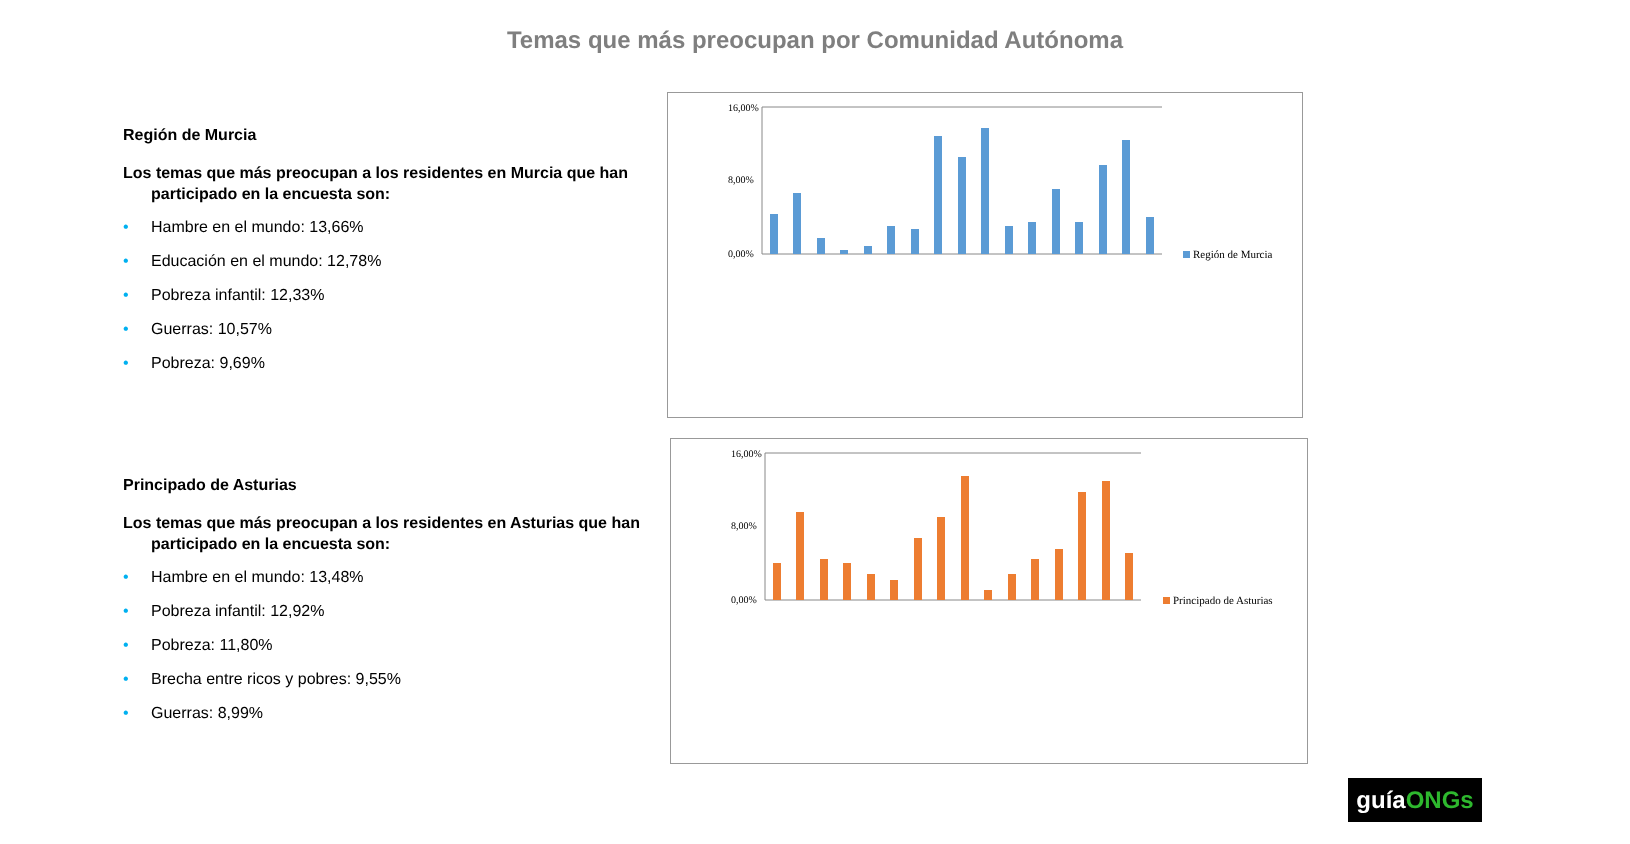Temas que más preocupan por Comunidad Autónoma
Región de Murcia
Los temas que más preocupan a los residentes en Murcia que han participado en la encuesta son:
• Hambre en el mundo: 13,66%
• Educación en el mundo: 12,78%
• Pobreza infantil: 12,33%
• Guerras: 10,57%
• Pobreza: 9,69%
Principado de Asturias
Los temas que más preocupan a los residentes en Asturias que han participado en la encuesta son:
• Hambre en el mundo: 13,48%
• Pobreza infantil: 12,92%
• Pobreza: 11,80%
• Brecha entre ricos y pobres: 9,55%
• Guerras: 8,99%
16,00%
8,00%
0,00%
Región de Murcia
16,00%
8,00%
0,00%
Principado de Asturias
guíaONGs